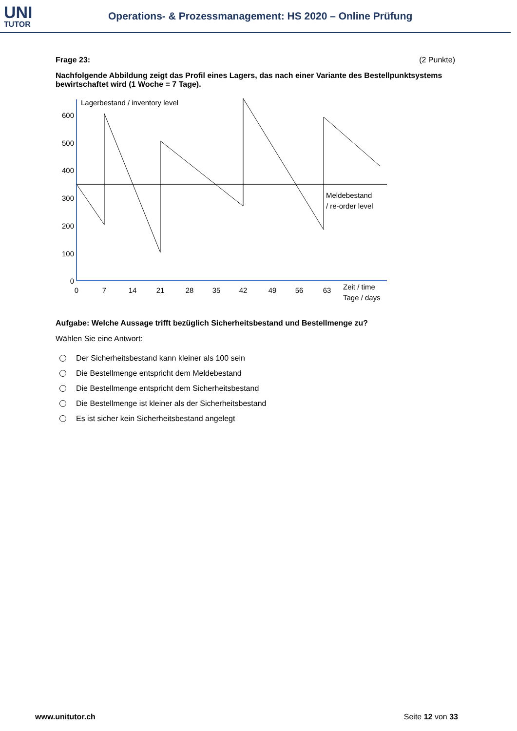UNI
TUTOR
Operations- & Prozessmanagement: HS 2020 – Online Prüfung
Frage 23: (2 Punkte)
Nachfolgende Abbildung zeigt das Profil eines Lagers, das nach einer Variante des Bestellpunktsystems bewirtschaftet wird (1 Woche = 7 Tage).
Lagerbestand / inventory level
600
500
400
300
200
100
0
0
7
14
21
28
35
42
49
56
63
Meldebestand
/ re-order level
Zeit / time
Tage / days
Aufgabe: Welche Aussage trifft bezüglich Sicherheitsbestand und Bestellmenge zu?
Wählen Sie eine Antwort:
Der Sicherheitsbestand kann kleiner als 100 sein
Die Bestellmenge entspricht dem Meldebestand
Die Bestellmenge entspricht dem Sicherheitsbestand
Die Bestellmenge ist kleiner als der Sicherheitsbestand
Es ist sicher kein Sicherheitsbestand angelegt
www.unitutor.ch Seite 12 von 33